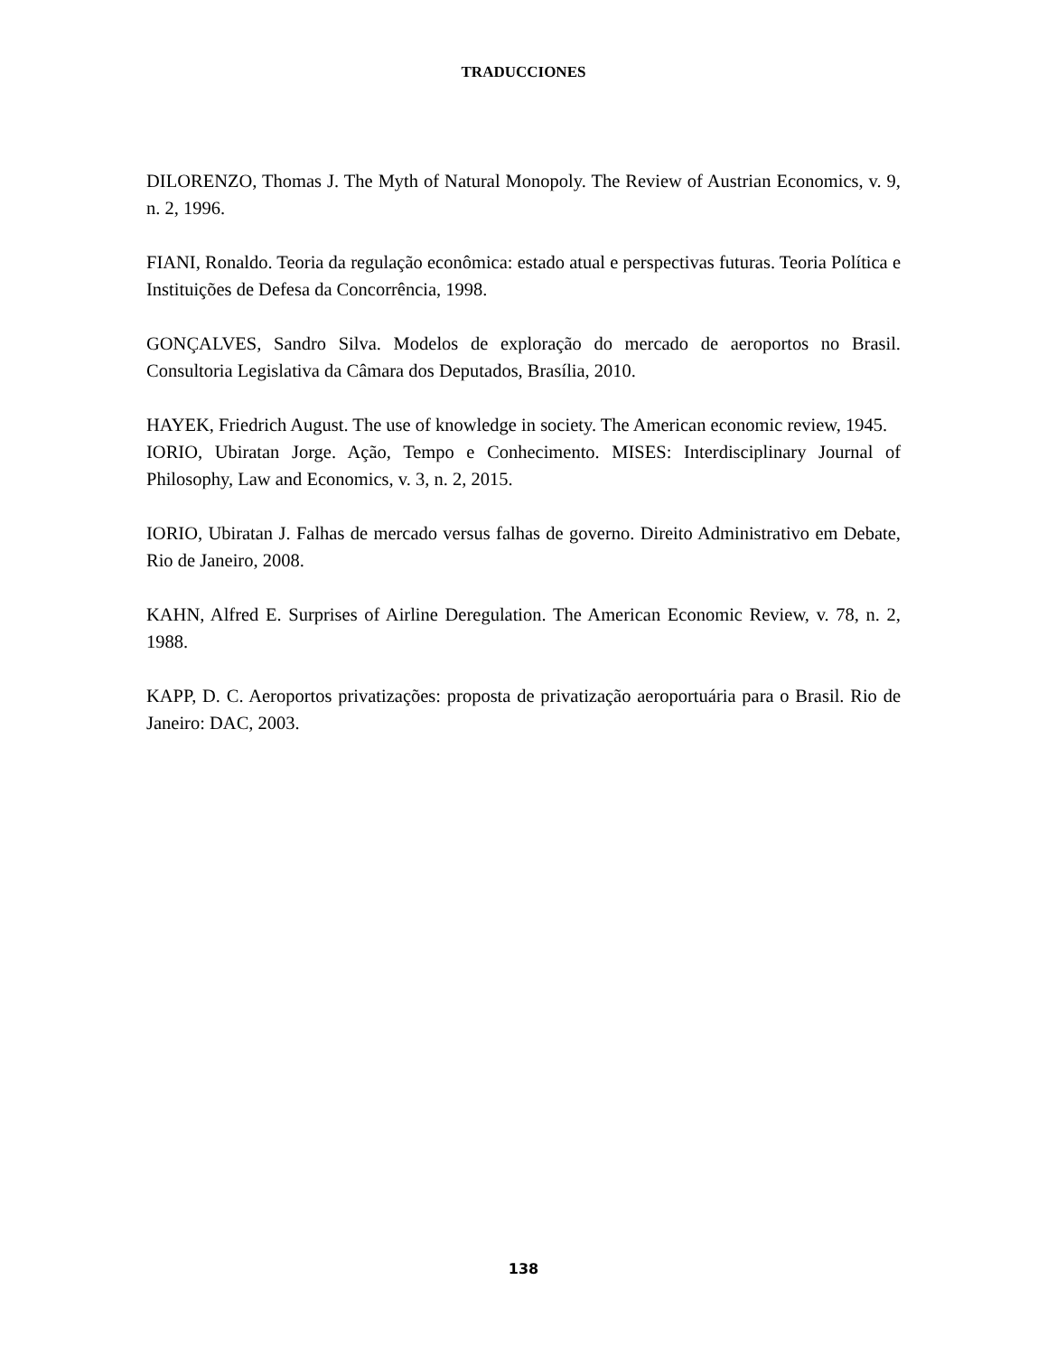TRADUCCIONES
DILORENZO, Thomas J. The Myth of Natural Monopoly. The Review of Austrian Economics, v. 9, n. 2, 1996.
FIANI, Ronaldo. Teoria da regulação econômica: estado atual e perspectivas futuras. Teoria Política e Instituições de Defesa da Concorrência, 1998.
GONÇALVES, Sandro Silva. Modelos de exploração do mercado de aeroportos no Brasil. Consultoria Legislativa da Câmara dos Deputados, Brasília, 2010.
HAYEK, Friedrich August. The use of knowledge in society. The American economic review, 1945.
IORIO, Ubiratan Jorge. Ação, Tempo e Conhecimento. MISES: Interdisciplinary Journal of Philosophy, Law and Economics, v. 3, n. 2, 2015.
IORIO, Ubiratan J. Falhas de mercado versus falhas de governo. Direito Administrativo em Debate, Rio de Janeiro, 2008.
KAHN, Alfred E. Surprises of Airline Deregulation. The American Economic Review, v. 78, n. 2, 1988.
KAPP, D. C. Aeroportos privatizações: proposta de privatização aeroportuária para o Brasil. Rio de Janeiro: DAC, 2003.
138